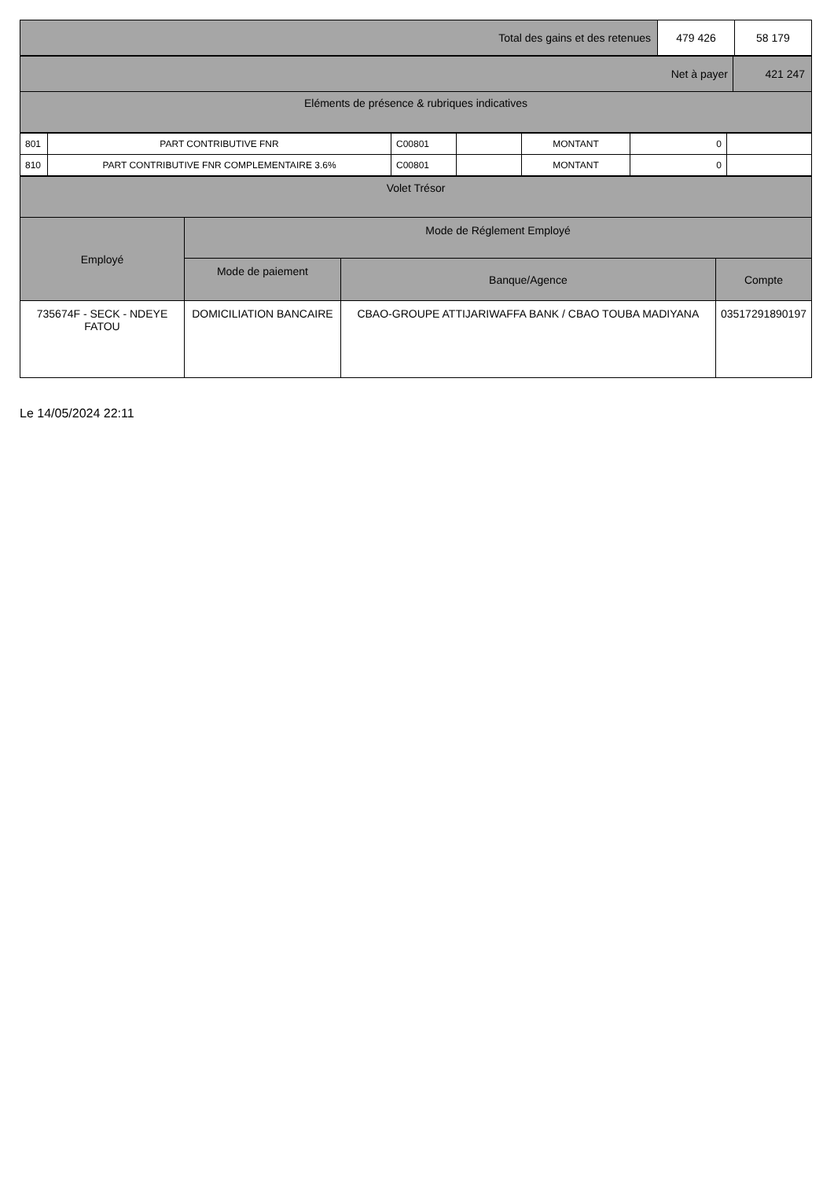| Total des gains et des retenues | 479 426 | 58 179 |
| Net à payer | 421 247 |
| Eléments de présence & rubriques indicatives | |
| 801 | PART CONTRIBUTIVE FNR | C00801 | | MONTANT | 0 | |
| 810 | PART CONTRIBUTIVE FNR COMPLEMENTAIRE 3.6% | C00801 | | MONTANT | 0 | |
| Volet Trésor | | | |
| Employé | Mode de Réglement Employé | | |
| | Mode de paiement | Banque/Agence | Compte |
| 735674F - SECK - NDEYE FATOU | DOMICILIATION BANCAIRE | CBAO-GROUPE ATTIJARIWAFFA BANK / CBAO TOUBA MADIYANA | 03517291890197 |
Le 14/05/2024 22:11